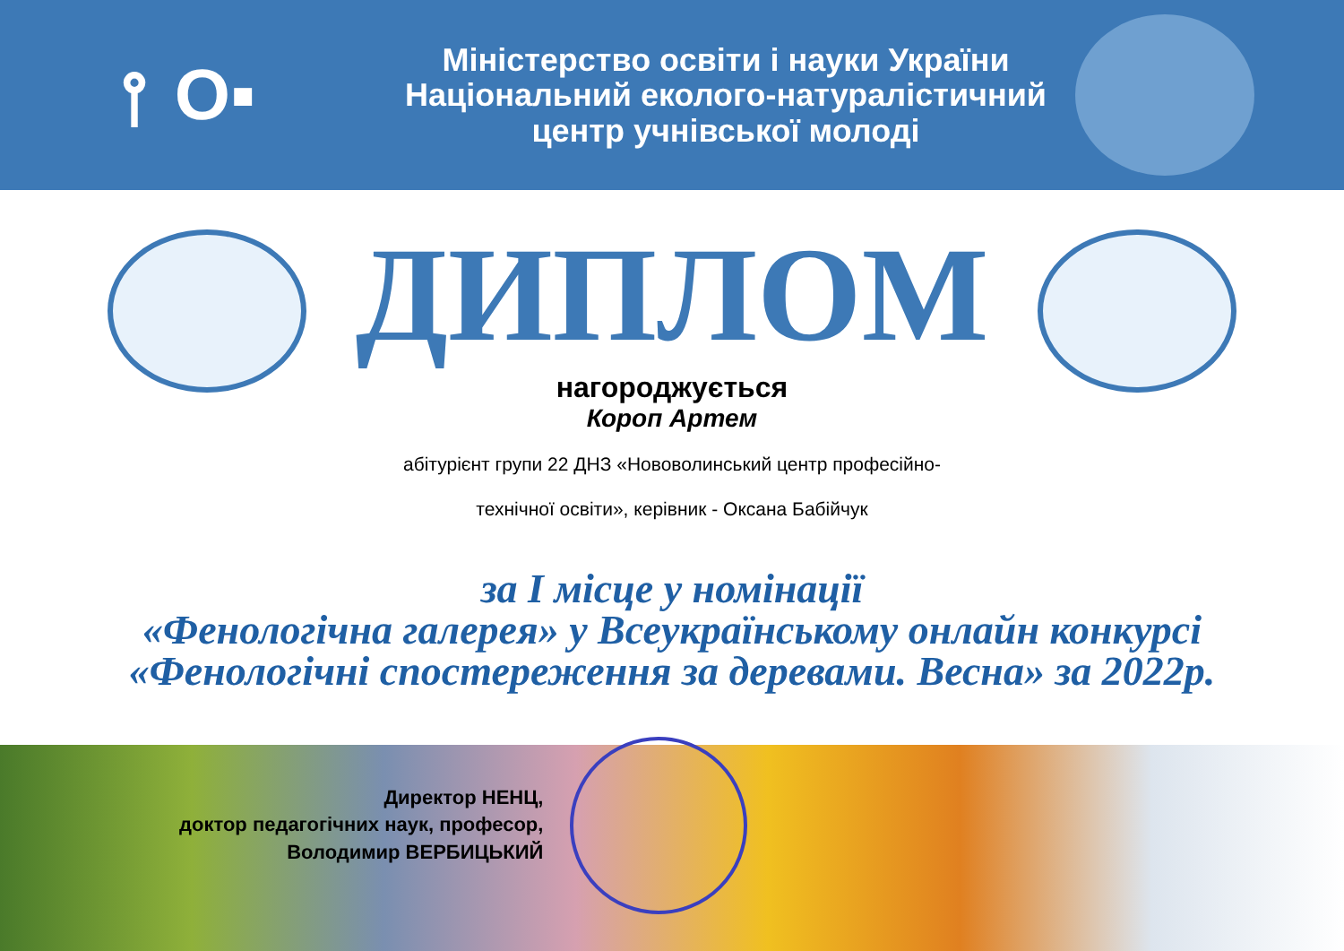⫯ O▪
Міністерство освіти і науки України
Національний еколого-натуралістичний
центр учнівської молоді
ДИПЛОМ
нагороджується
Короп Артем
абітурієнт групи 22 ДНЗ «Нововолинський центр професійно-
технічної освіти», керівник - Оксана Бабійчук
за I місце у номінації
«Фенологічна галерея» у Всеукраїнському онлайн конкурсі
«Фенологічні спостереження за деревами. Весна» за 2022р.
Директор НЕНЦ,
доктор педагогічних наук, професор,
Володимир ВЕРБИЦЬКИЙ